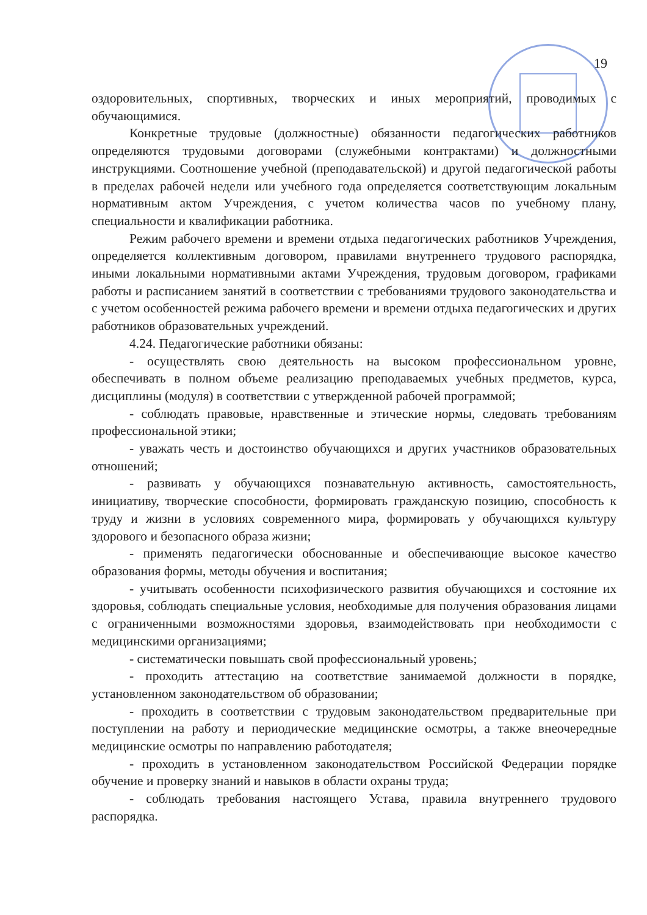19
оздоровительных, спортивных, творческих и иных мероприятий, проводимых с обучающимися.
Конкретные трудовые (должностные) обязанности педагогических работников определяются трудовыми договорами (служебными контрактами) и должностными инструкциями. Соотношение учебной (преподавательской) и другой педагогической работы в пределах рабочей недели или учебного года определяется соответствующим локальным нормативным актом Учреждения, с учетом количества часов по учебному плану, специальности и квалификации работника.
Режим рабочего времени и времени отдыха педагогических работников Учреждения, определяется коллективным договором, правилами внутреннего трудового распорядка, иными локальными нормативными актами Учреждения, трудовым договором, графиками работы и расписанием занятий в соответствии с требованиями трудового законодательства и с учетом особенностей режима рабочего времени и времени отдыха педагогических и других работников образовательных учреждений.
4.24. Педагогические работники обязаны:
- осуществлять свою деятельность на высоком профессиональном уровне, обеспечивать в полном объеме реализацию преподаваемых учебных предметов, курса, дисциплины (модуля) в соответствии с утвержденной рабочей программой;
- соблюдать правовые, нравственные и этические нормы, следовать требованиям профессиональной этики;
- уважать честь и достоинство обучающихся и других участников образовательных отношений;
- развивать у обучающихся познавательную активность, самостоятельность, инициативу, творческие способности, формировать гражданскую позицию, способность к труду и жизни в условиях современного мира, формировать у обучающихся культуру здорового и безопасного образа жизни;
- применять педагогически обоснованные и обеспечивающие высокое качество образования формы, методы обучения и воспитания;
- учитывать особенности психофизического развития обучающихся и состояние их здоровья, соблюдать специальные условия, необходимые для получения образования лицами с ограниченными возможностями здоровья, взаимодействовать при необходимости с медицинскими организациями;
- систематически повышать свой профессиональный уровень;
- проходить аттестацию на соответствие занимаемой должности в порядке, установленном законодательством об образовании;
- проходить в соответствии с трудовым законодательством предварительные при поступлении на работу и периодические медицинские осмотры, а также внеочередные медицинские осмотры по направлению работодателя;
- проходить в установленном законодательством Российской Федерации порядке обучение и проверку знаний и навыков в области охраны труда;
- соблюдать требования настоящего Устава, правила внутреннего трудового распорядка.